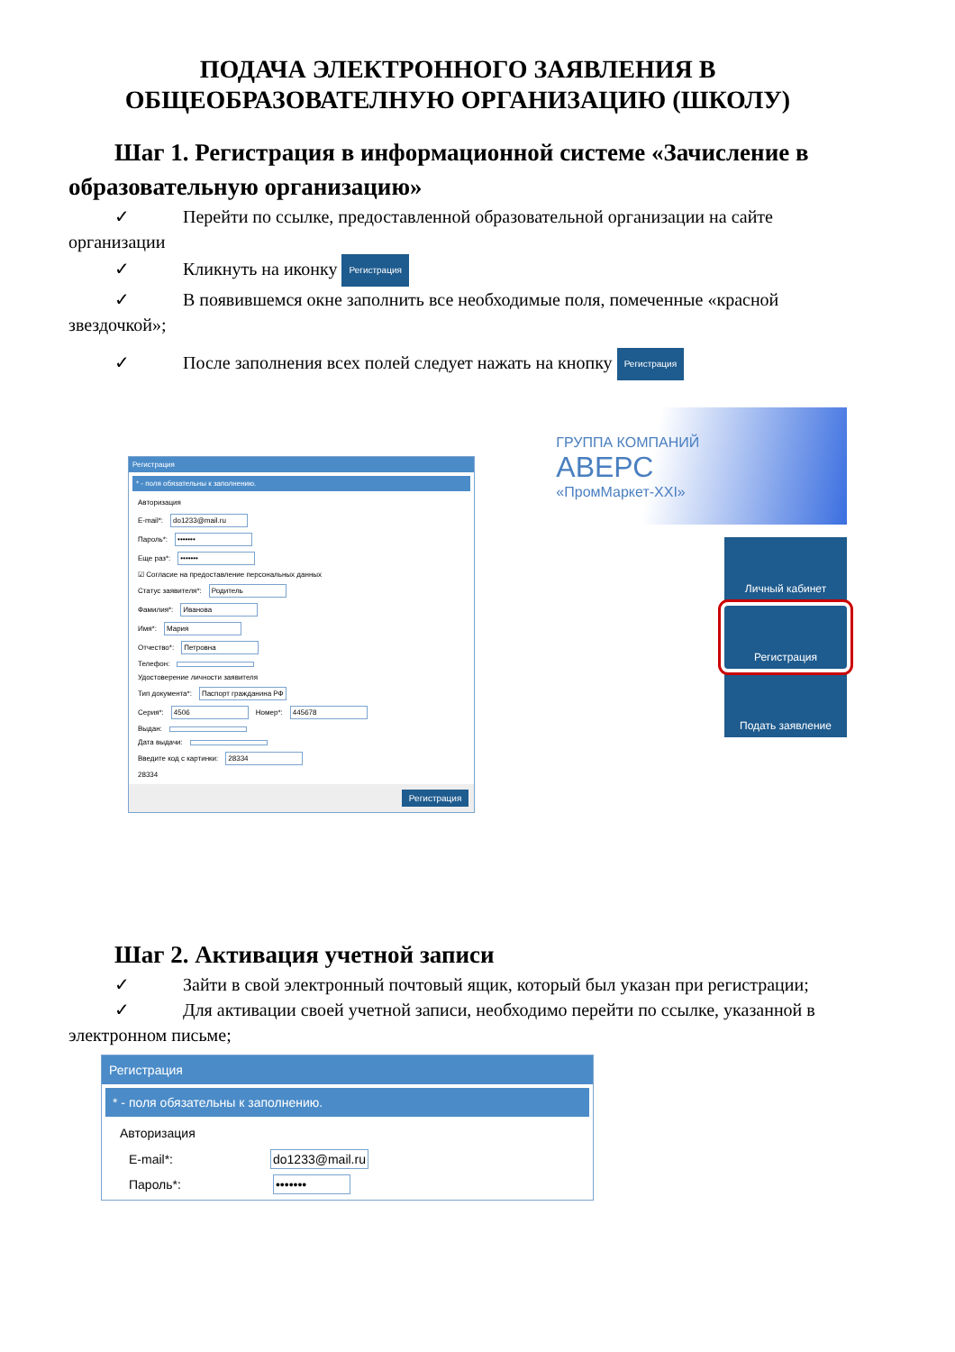ПОДАЧА ЭЛЕКТРОННОГО ЗАЯВЛЕНИЯ В
ОБЩЕОБРАЗОВАТЕЛНУЮ ОРГАНИЗАЦИЮ (ШКОЛУ)
Шаг 1. Регистрация в информационной системе «Зачисление в образовательную организацию»
✓ Перейти по ссылке, предоставленной образовательной организации на сайте организации
✓ Кликнуть на иконку Регистрация
✓ В появившемся окне заполнить все необходимые поля, помеченные «красной звездочкой»;
✓ После заполнения всех полей следует нажать на кнопку Регистрация
Регистрация
* - поля обязательны к заполнению.
Авторизация
E-mail*: do1233@mail.ru
Пароль*: •••••••
Еще раз*: •••••••
☑ Согласие на предоставление персональных данных
Статус заявителя*: Родитель
Фамилия*: Иванова
Имя*: Мария
Отчество*: Петровна
Телефон:
Удостоверение личности заявителя
Тип документа*: Паспорт гражданина РФ
Серия*: 4506 Номер*: 445678
Выдан:
Дата выдачи:
Введите код с картинки: 28334
28334
Регистрация
ГРУППА КОМПАНИЙ
АВЕРС
«ПромМаркет-XXI»
Личный кабинет
Регистрация
Подать заявление
Шаг 2. Активация учетной записи
✓ Зайти в свой электронный почтовый ящик, который был указан при регистрации;
✓ Для активации своей учетной записи, необходимо перейти по ссылке, указанной в электронном письме;
Регистрация
* - поля обязательны к заполнению.
Авторизация
E-mail*: do1233@mail.ru
Пароль*: •••••••